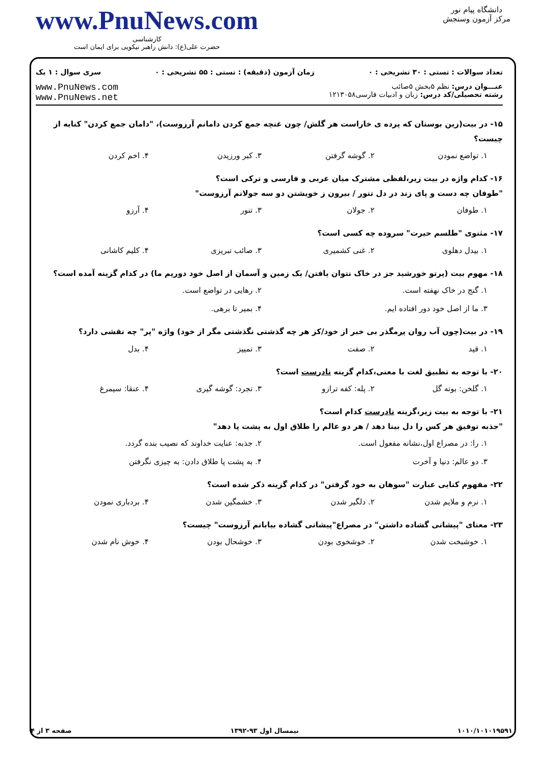www.PnuNews.com
کارشناسی
حضرت علی(ع): دانش راهبر نیکویی برای ایمان است
دانشگاه پیام نور
مرکز آزمون وسنجش
تعداد سوالات : تستی : ۳۰ تشریحی : ۰ زمان آزمون (دقیقه) : تستی : ۵۵ تشریحی : ۰ سری سوال : ۱ یک
عنـــوان درس: نظم ۵بخش ۵صائب
رشته تحصیلی/کد درس: زبان و ادبیات فارسی۱۲۱۳۰۵۸
www.PnuNews.com
www.PnuNews.net
۱۵- در بیت(زین بوستان که پرده ی خاراست هر گلش/ چون غنچه جمع کردن دامانم آرزوست)، "دامان جمع کردن" کنایه از چیست؟
۱. تواضع نمودن ۲. گوشه گرفتن ۳. کبر ورزیدن ۴. اخم کردن
۱۶- کدام واژه در بیت زیر،لفظی مشترک میان عربی و فارسی و ترکی است؟
"طوفان چه دست و پای زند در دل تنور / بیرون ز خویشتن دو سه جولانم آرزوست"
۱. طوفان ۲. جولان ۳. تنور ۴. آرزو
۱۷- مثنوی "طلسم حیرت" سروده چه کسی است؟
۱. بیدل دهلوی ۲. غنی کشمیری ۳. صائب تبریزی ۴. کلیم کاشانی
۱۸- مهوم بیت (پرتو خورشید جز در خاک نتوان یافتن/ یک زمین و آسمان از اصل خود دوریم ما) در کدام گزینه آمده است؟
۱. گنج در خاک نهفته است. ۲. رهایی در تواضع است. ۳. ما از اصل خود دور افتاده ایم. ۴. بمیر تا برهی.
۱۹- در بیت(چون آب روان پرمگذر بی خبر از خود/کز هر چه گذشتی نگذشتی مگر از خود) واژه "پر" چه نقشی دارد؟
۱. قید ۲. صفت ۳. تمییز ۴. بدل
۲۰- با توجه به تطبیق لغت با معنی،کدام گزینه نادرست است؟
۱. گلخن: بوته گل ۲. پله: کفه ترازو ۳. تجرد: گوشه گیری ۴. عنقا: سیمرغ
۲۱- با توجه به بیت زیر،گزینه نادرست کدام است؟
"جذبه توفیق هر کس را دل بینا دهد / هر دو عالم را طلاق اول به پشت پا دهد"
۱. را: در مصراع اول،نشانه مفعول است. ۲. جذبه: عنایت خداوند که نصیب بنده گردد. ۳. دو عالم: دنیا و آخرت ۴. به پشت پا طلاق دادن: به چیزی نگرفتن
۲۲- مفهوم کنایی عبارت "سوهان به خود گرفتن" در کدام گزینه ذکر شده است؟
۱. نرم و ملایم شدن ۲. دلگیر شدن ۳. خشمگین شدن ۴. بردباری نمودن
۲۳- معنای "پیشانی گشاده داشتن" در مصراع"پیشانی گشاده بیابانم آرزوست" چیست؟
۱. خوشبخت شدن ۲. خوشخوی بودن ۳. خوشحال بودن ۴. خوش نام شدن
۱۰۱۰/۱۰۱۰۱۹۵۹۱ نیمسال اول ۹۳-۱۳۹۲ صفحه ۳ از ۴